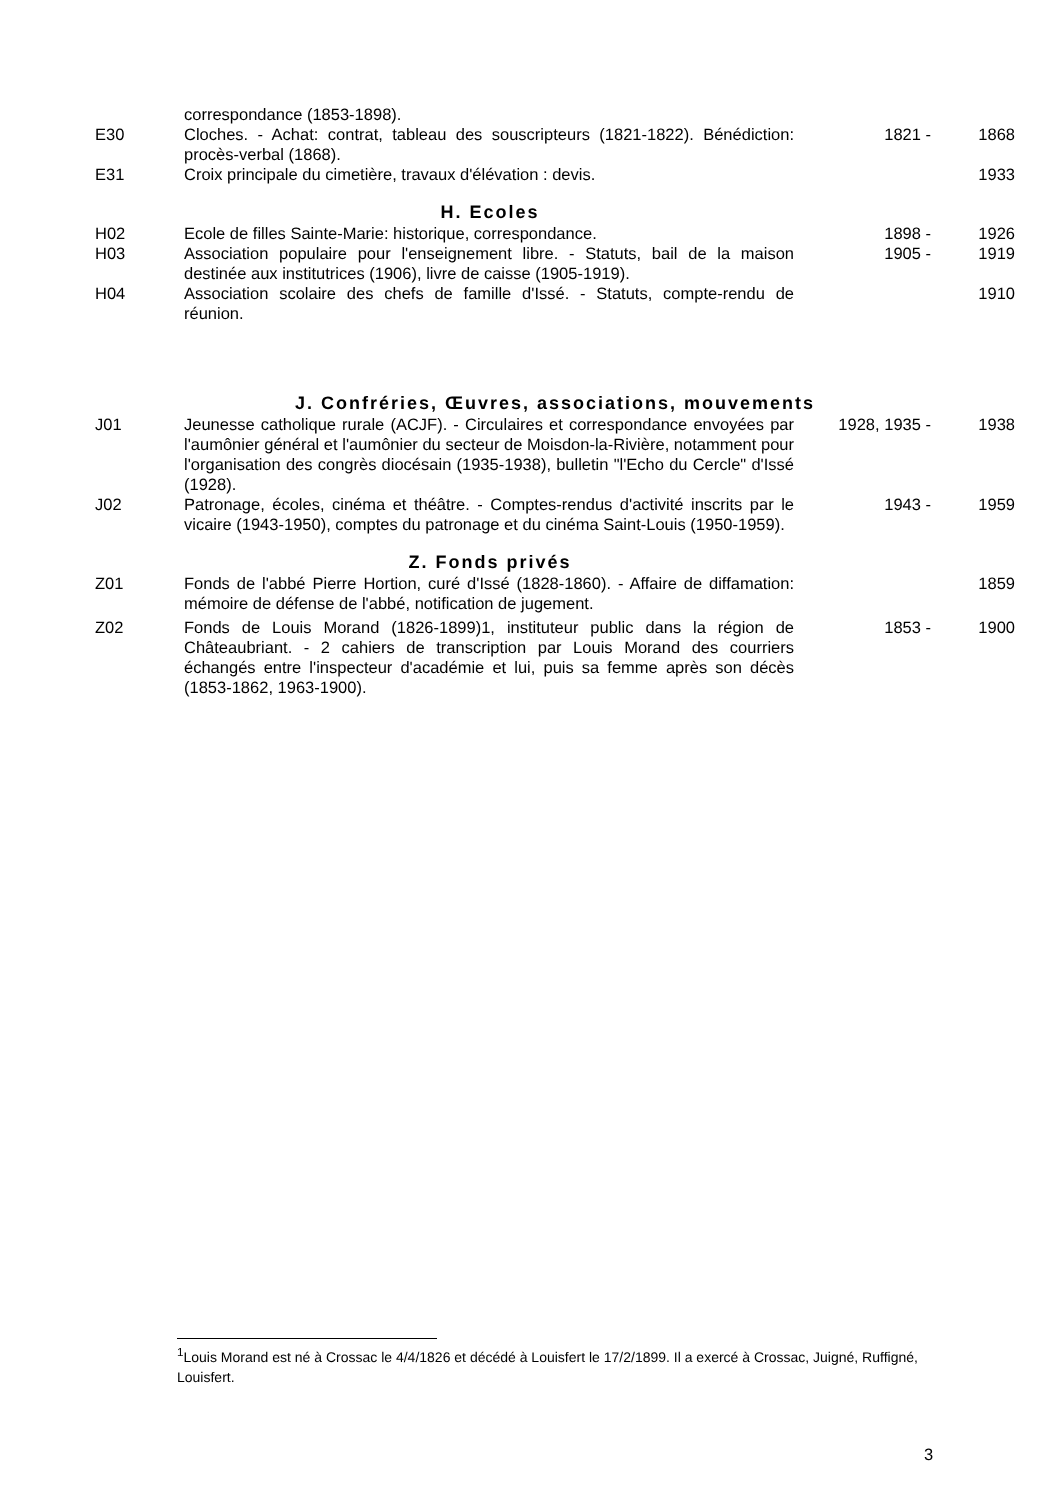| | correspondance (1853-1898). | | |
| E30 | Cloches. - Achat: contrat, tableau des souscripteurs (1821-1822). Bénédiction: procès-verbal (1868). | 1821 - | 1868 |
| E31 | Croix principale du cimetière, travaux d'élévation : devis. | | 1933 |
H. Ecoles
| H02 | Ecole de filles Sainte-Marie: historique, correspondance. | 1898 - | 1926 |
| H03 | Association populaire pour l'enseignement libre. - Statuts, bail de la maison destinée aux institutrices (1906), livre de caisse (1905-1919). | 1905 - | 1919 |
| H04 | Association scolaire des chefs de famille d'Issé. - Statuts, compte-rendu de réunion. | | 1910 |
J. Confréries, Œuvres, associations, mouvements
| J01 | Jeunesse catholique rurale (ACJF). - Circulaires et correspondance envoyées par l'aumônier général et l'aumônier du secteur de Moisdon-la-Rivière, notamment pour l'organisation des congrès diocésain (1935-1938), bulletin "l'Echo du Cercle" d'Issé (1928). | 1928, 1935 - | 1938 |
| J02 | Patronage, écoles, cinéma et théâtre. - Comptes-rendus d'activité inscrits par le vicaire (1943-1950), comptes du patronage et du cinéma Saint-Louis (1950-1959). | 1943 - | 1959 |
Z. Fonds privés
| Z01 | Fonds de l'abbé Pierre Hortion, curé d'Issé (1828-1860). - Affaire de diffamation: mémoire de défense de l'abbé, notification de jugement. | | 1859 |
| Z02 | Fonds de Louis Morand (1826-1899)1, instituteur public dans la région de Châteaubriant. - 2 cahiers de transcription par Louis Morand des courriers échangés entre l'inspecteur d'académie et lui, puis sa femme après son décès (1853-1862, 1963-1900). | 1853 - | 1900 |
<sup>1</sup> Louis Morand est né à Crossac le 4/4/1826 et décédé à Louisfert le 17/2/1899. Il a exercé à Crossac, Juigné, Ruffigné, Louisfert.
3